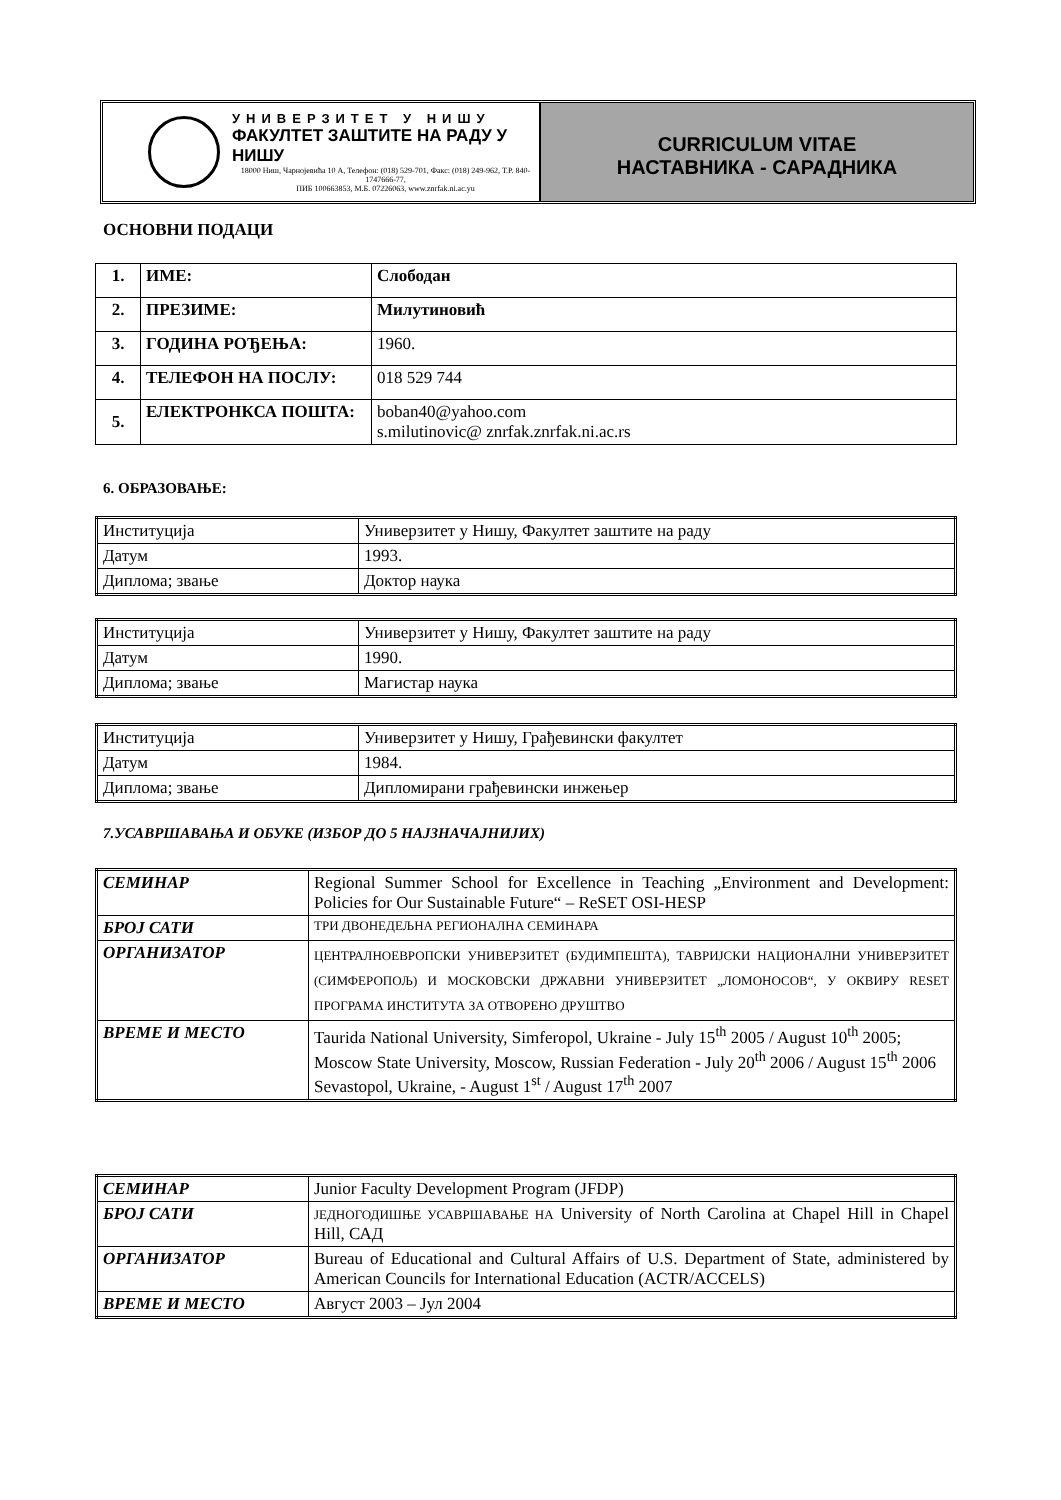УНИВЕРЗИТЕТ У НИШУ
ФАКУЛТЕТ ЗАШТИТЕ НА РАДУ У НИШУ
18000 Ниш, Чарнојевића 10 А, Телефон: (018) 529-701, Факс: (018) 249-962, Т.Р. 840-1747666-77,
ПИБ 100663853, М.Б. 07226063, www.znrfak.ni.ac.yu
CURRICULUM VITAE
НАСТАВНИКА - САРАДНИКА
ОСНОВНИ ПОДАЦИ
| 1. | ИМЕ: | Слободан |
| 2. | ПРЕЗИМЕ: | Милутиновић |
| 3. | ГОДИНА РОЂЕЊА: | 1960. |
| 4. | ТЕЛЕФОН НА ПОСЛУ: | 018 529 744 |
| 5. | ЕЛЕКТРОНКСА ПОШТА: | boban40@yahoo.com s.milutinovic@ znrfak.znrfak.ni.ac.rs |
6. ОБРАЗОВАЊЕ:
| Институција | Универзитет у Нишу, Факултет заштите на раду |
| Датум | 1993. |
| Диплома; звање | Доктор наука |
| Институција | Универзитет у Нишу, Факултет заштите на раду |
| Датум | 1990. |
| Диплома; звање | Магистар наука |
| Институција | Универзитет у Нишу, Грађевински факултет |
| Датум | 1984. |
| Диплома; звање | Дипломирани грађевински инжењер |
7.УСАВРШАВАЊА И ОБУКЕ (ИЗБОР ДО 5 НАЈЗНАЧАЈНИЈИХ)
| СЕМИНАР | Regional Summer School for Excellence in Teaching „Environment and Development: Policies for Our Sustainable Future“ – ReSET OSI-HESP |
| БРОЈ САТИ | ТРИ ДВОНЕДЕЉНА РЕГИОНАЛНА СЕМИНАРА |
| ОРГАНИЗАТОР | ЦЕНТРАЛНОЕВРОПСКИ УНИВЕРЗИТЕТ (БУДИМПЕШТА), ТАВРИЈСКИ НАЦИОНАЛНИ УНИВЕРЗИТЕТ (СИМФЕРОПОЉ) И МОСКОВСКИ ДРЖАВНИ УНИВЕРЗИТЕТ „ЛОМОНОСОВ“, У ОКВИРУ RESET ПРОГРАМА ИНСТИТУТА ЗА ОТВОРЕНО ДРУШТВО |
| ВРЕМЕ И МЕСТО | Taurida National University, Simferopol, Ukraine - July 15<sup>th</sup> 2005 / August 10<sup>th</sup> 2005; Moscow State University, Moscow, Russian Federation - July 20<sup>th</sup> 2006 / August 15<sup>th</sup> 2006 Sevastopol, Ukraine, - August 1<sup>st</sup> / August 17<sup>th</sup> 2007 |
| СЕМИНАР | Junior Faculty Development Program (JFDP) |
| БРОЈ САТИ | ЈЕДНОГОДИШЊЕ УСАВРШАВАЊЕ НА University of North Carolina at Chapel Hill in Chapel Hill, САД |
| ОРГАНИЗАТОР | Bureau of Educational and Cultural Affairs of U.S. Department of State, administered by American Councils for International Education (ACTR/ACCELS) |
| ВРЕМЕ И МЕСТО | Август 2003 – Јул 2004 |